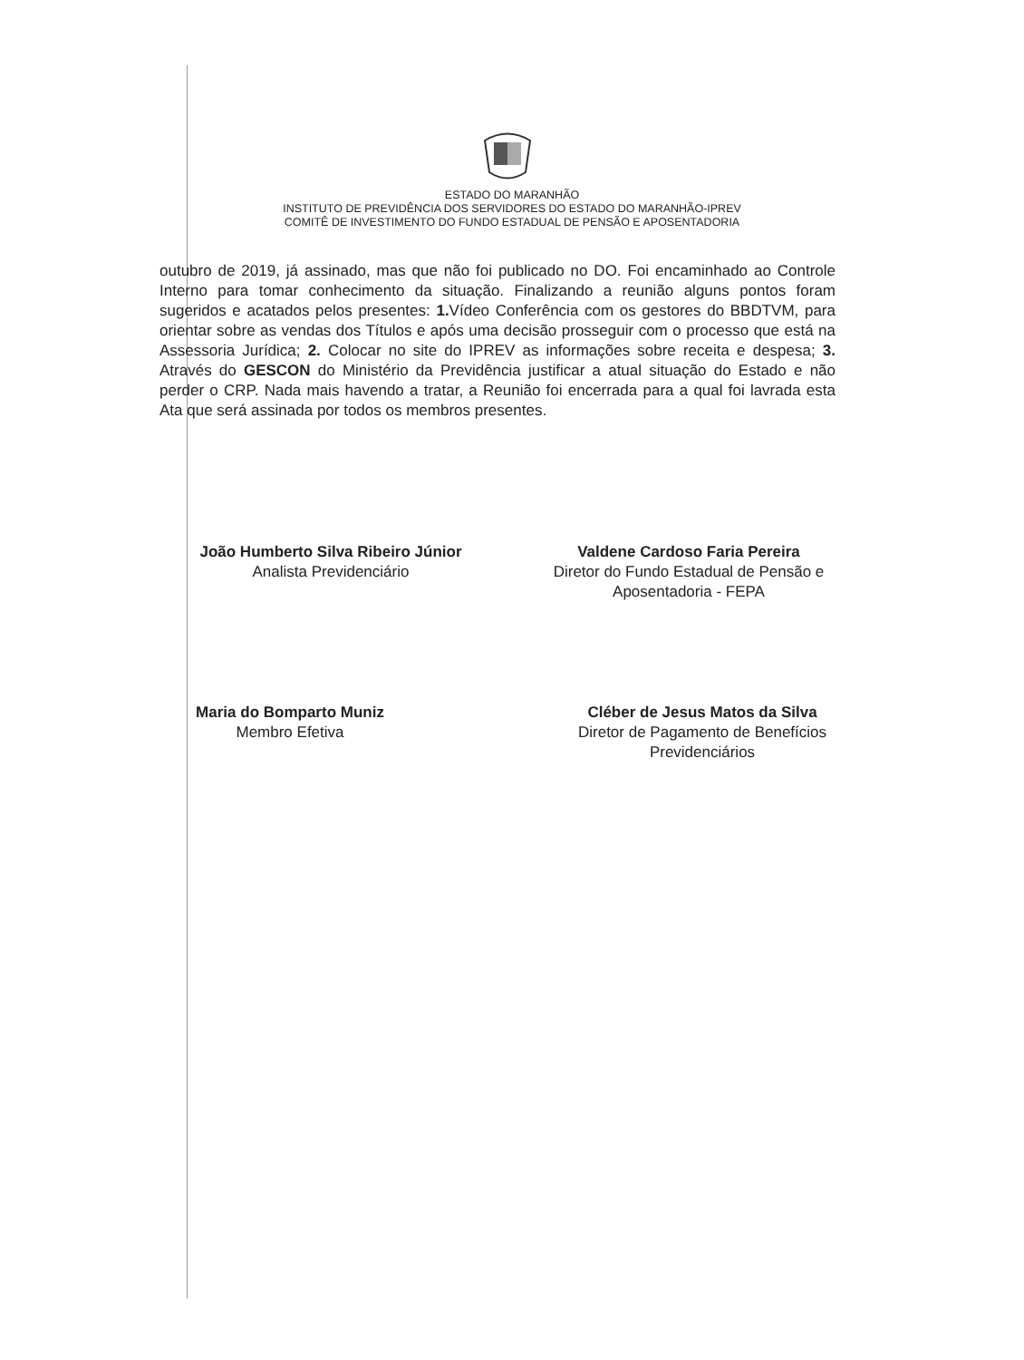ESTADO DO MARANHÃO
INSTITUTO DE PREVIDÊNCIA DOS SERVIDORES DO ESTADO DO MARANHÃO-IPREV
COMITÊ DE INVESTIMENTO DO FUNDO ESTADUAL DE PENSÃO E APOSENTADORIA
outubro de 2019, já assinado, mas que não foi publicado no DO. Foi encaminhado ao Controle Interno para tomar conhecimento da situação. Finalizando a reunião alguns pontos foram sugeridos e acatados pelos presentes: 1. Vídeo Conferência com os gestores do BBDTVM, para orientar sobre as vendas dos Títulos e após uma decisão prosseguir com o processo que está na Assessoria Jurídica; 2. Colocar no site do IPREV as informações sobre receita e despesa; 3. Através do GESCON do Ministério da Previdência justificar a atual situação do Estado e não perder o CRP. Nada mais havendo a tratar, a Reunião foi encerrada para a qual foi lavrada esta Ata que será assinada por todos os membros presentes.
João Humberto Silva Ribeiro Júnior
Analista Previdenciário
Valdene Cardoso Faria Pereira
Diretor do Fundo Estadual de Pensão e
Aposentadoria - FEPA
Maria do Bomparto Muniz
Membro Efetiva
Cléber de Jesus Matos da Silva
Diretor de Pagamento de Benefícios
Previdenciários